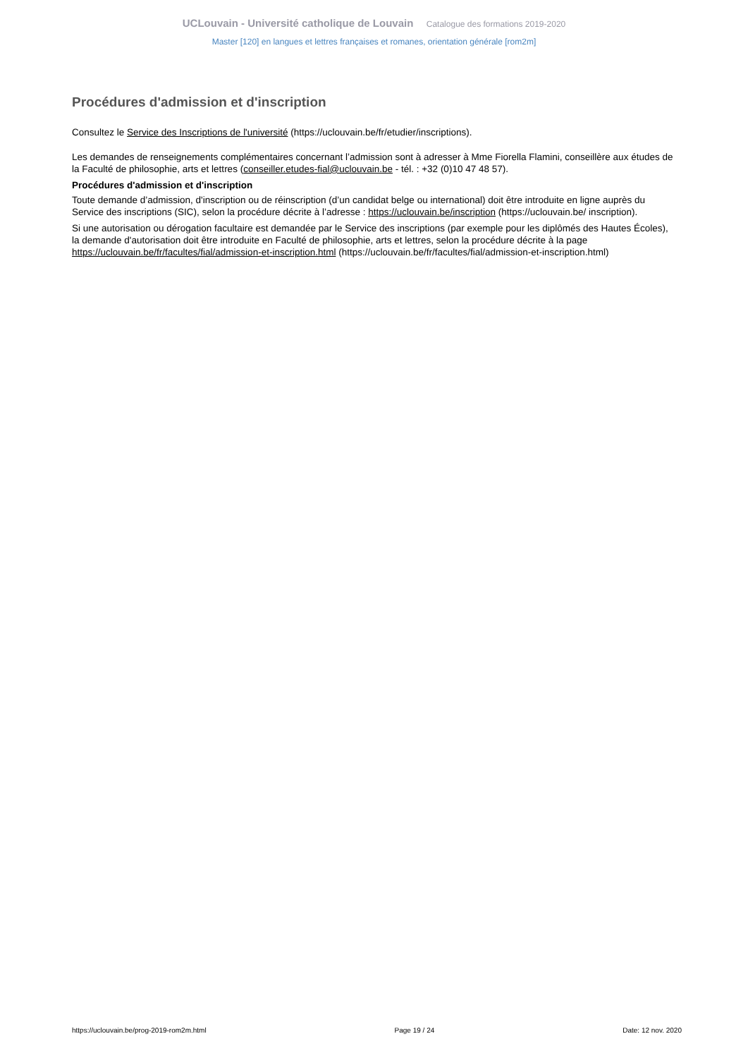UCLouvain - Université catholique de Louvain Catalogue des formations 2019-2020
Master [120] en langues et lettres françaises et romanes, orientation générale [rom2m]
Procédures d'admission et d'inscription
Consultez le Service des Inscriptions de l'université (https://uclouvain.be/fr/etudier/inscriptions).
Les demandes de renseignements complémentaires concernant l’admission sont à adresser à Mme Fiorella Flamini, conseillère aux études de la Faculté de philosophie, arts et lettres (conseiller.etudes-fial@uclouvain.be - tél. : +32 (0)10 47 48 57).
Procédures d'admission et d'inscription
Toute demande d’admission, d'inscription ou de réinscription (d’un candidat belge ou international) doit être introduite en ligne auprès du Service des inscriptions (SIC), selon la procédure décrite à l’adresse : https://uclouvain.be/inscription (https://uclouvain.be/ inscription).
Si une autorisation ou dérogation facultaire est demandée par le Service des inscriptions (par exemple pour les diplômés des Hautes Écoles), la demande d'autorisation doit être introduite en Faculté de philosophie, arts et lettres, selon la procédure décrite à la page https://uclouvain.be/fr/facultes/fial/admission-et-inscription.html (https://uclouvain.be/fr/facultes/fial/admission-et-inscription.html)
https://uclouvain.be/prog-2019-rom2m.html Page 19 / 24 Date: 12 nov. 2020